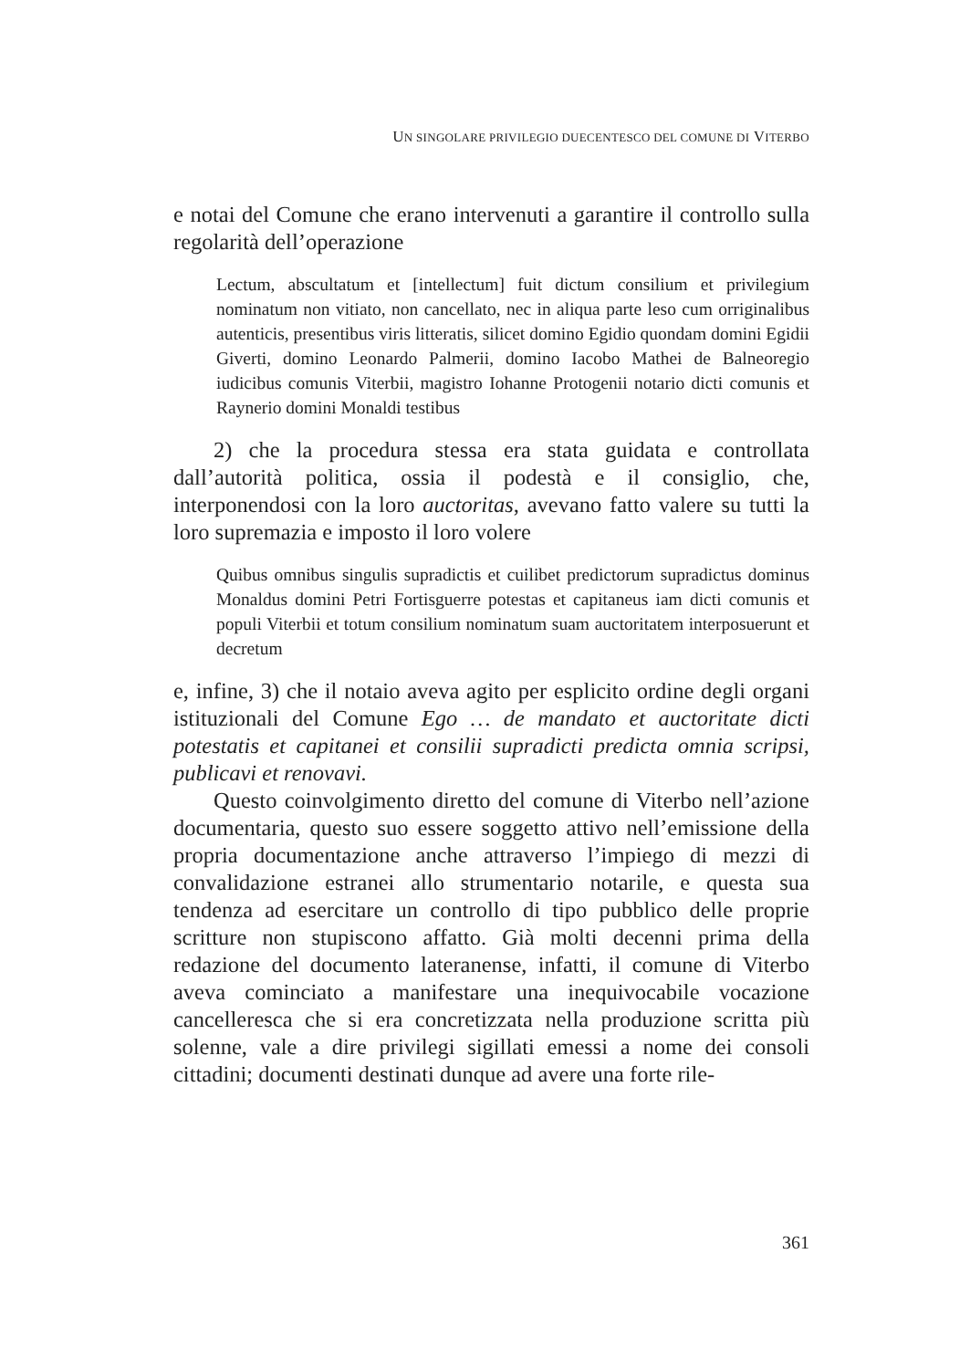UN SINGOLARE PRIVILEGIO DUECENTESCO DEL COMUNE DI VITERBO
e notai del Comune che erano intervenuti a garantire il controllo sulla regolarità dell’operazione
Lectum, abscultatum et [intellectum] fuit dictum consilium et privilegium nominatum non vitiato, non cancellato, nec in aliqua parte leso cum orriginalibus autenticis, presentibus viris litteratis, silicet domino Egidio quondam domini Egidii Giverti, domino Leonardo Palmerii, domino Iacobo Mathei de Balneoregio iudicibus comunis Viterbii, magistro Iohanne Protogenii notario dicti comunis et Raynerio domini Monaldi testibus
2) che la procedura stessa era stata guidata e controllata dall’autorità politica, ossia il podestà e il consiglio, che, interponendosi con la loro auctoritas, avevano fatto valere su tutti la loro supremazia e imposto il loro volere
Quibus omnibus singulis supradictis et cuilibet predictorum supradictus dominus Monaldus domini Petri Fortisguerre potestas et capitaneus iam dicti comunis et populi Viterbii et totum consilium nominatum suam auctoritatem interposuerunt et decretum
e, infine, 3) che il notaio aveva agito per esplicito ordine degli organi istituzionali del Comune Ego … de mandato et auctoritate dicti potestatis et capitanei et consilii supradicti predicta omnia scripsi, publicavi et renovavi.
Questo coinvolgimento diretto del comune di Viterbo nell’azione documentaria, questo suo essere soggetto attivo nell’emissione della propria documentazione anche attraverso l’impiego di mezzi di convalidazione estranei allo strumentario notarile, e questa sua tendenza ad esercitare un controllo di tipo pubblico delle proprie scritture non stupiscono affatto. Già molti decenni prima della redazione del documento lateranense, infatti, il comune di Viterbo aveva cominciato a manifestare una inequivocabile vocazione cancelleresca che si era concretizzata nella produzione scritta più solenne, vale a dire privilegi sigillati emessi a nome dei consoli cittadini; documenti destinati dunque ad avere una forte rile-
361